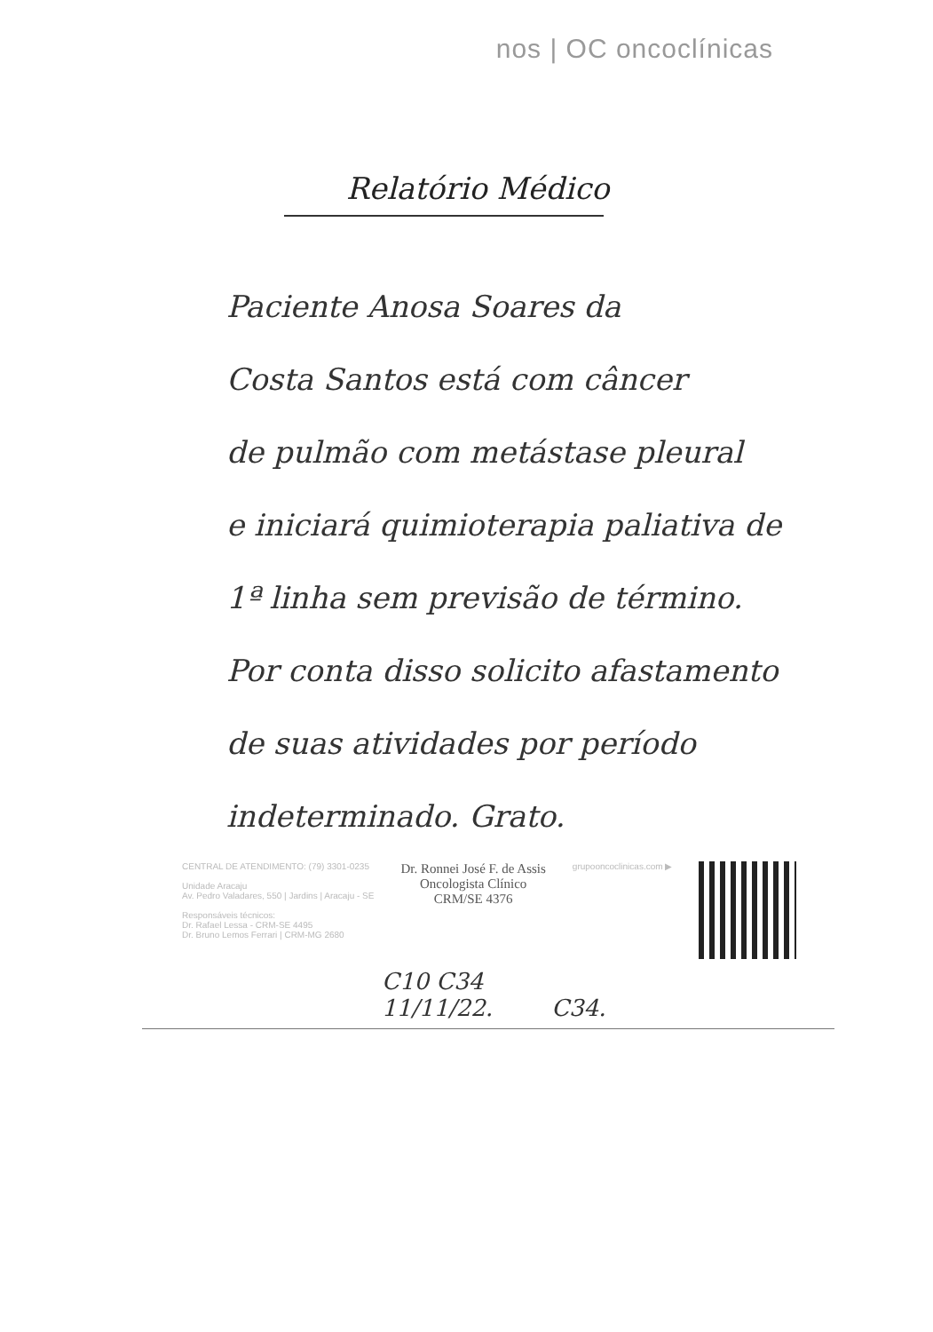nos | OC oncoclínicas
Relatório Médico
Paciente Anosa Soares da
Costa Santos está com câncer
de pulmão com metástase pleural
e iniciará quimioterapia paliativa de
1ª linha sem previsão de término.
Por conta disso solicito afastamento
de suas atividades por período
indeterminado. Grato.
CENTRAL DE ATENDIMENTO: (79) 3301-0235
Unidade Aracaju
Av. Pedro Valadares, 550 | Jardins | Aracaju - SE
Responsáveis técnicos:
Dr. Rafael Lessa - CRM-SE 4495
Dr. Bruno Lemos Ferrari | CRM-MG 2680
Dr. Ronnei José F. de Assis
Oncologista Clínico
CRM/SE 4376
grupooncoclinicas.com ▶
C10 C34
11/11/22. C34.